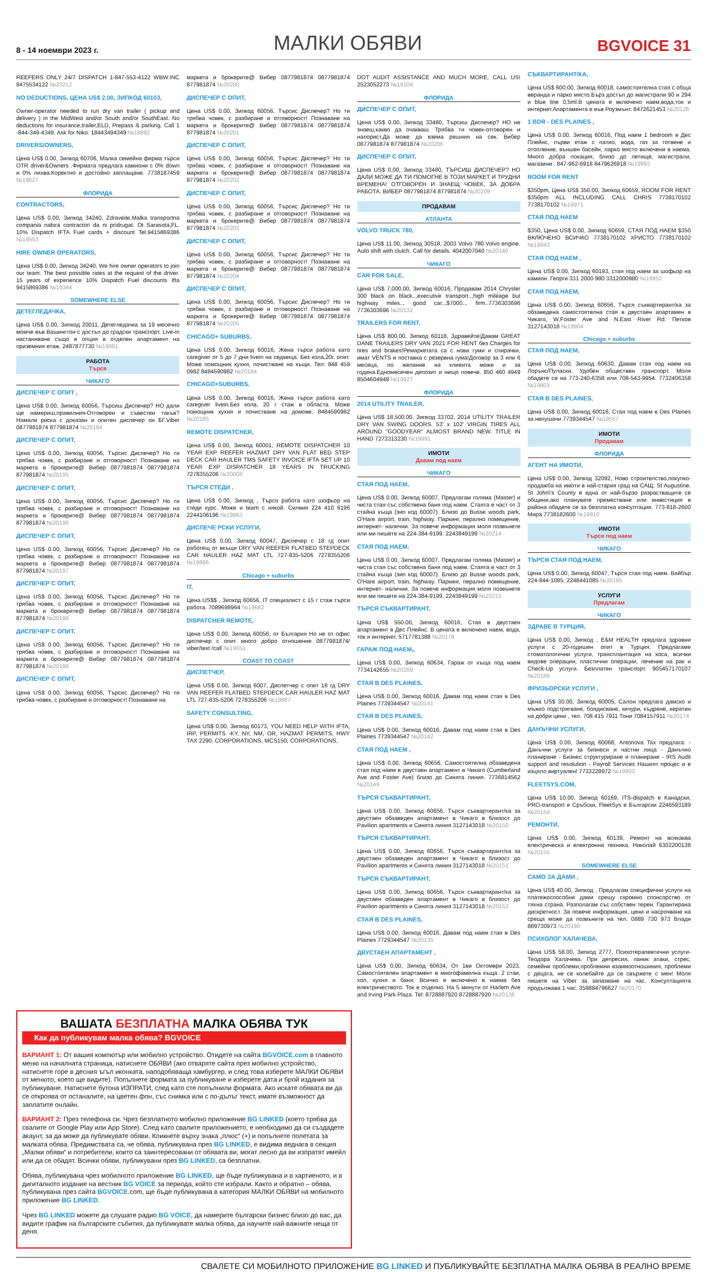8 - 14 ноември 2023 г. МАЛКИ ОБЯВИ BGVOICE 31
REEFERS ONLY 24/7 DISPATCH 1-847-553-4122 WBW.INC 8475534122 №20212
NO DEDUCTIONS, ЦЕНА US$ 2.00, ЗИПКОД 60103,
Owner-operator needed to run dry van trailer ( pickup and delivery ) in the MidWest and/or South and/or SouthEast. No deductions for insurance,trailer,ELD, Prepass & parking. Call 1 -844-349-4349. Ask for Niko. 18443494349 №19892
DRIVERS/OWNERS,
Цена US$ 0.00, Зипкод 60706, Малка семейна фирма търси OTR driver&Owners .Фирмата предлага камиони с 0% down и 0% лихва.Коректно и достойно заплащане. 7738187459 №19627
ФЛОРИДА
CONTRACTORS,
Цена US$ 0.00, Зипкод 34240, Zdraveite.Malka transportna compania nabira contractori da ni pridrugat. Ot Sarasota,FL. 10% Dispatch IFTA Fuel cards + discount Tel.9415869386 №19553
HIRE OWNER OPERATORS,
Цена US$ 0.00, Зипкод 34240, We hire owner operators to join our team. The best possible rates at the request of the driver. 15 years of experience 10% Dispatch Fuel discounts Ifta 9415869386 №19344
SOMEWHERE ELSE
ДЕТЕГЛЕДАЧКА,
Цена US$ 0.00, Зипкод 20011, Детегледачка за 19 месечно момче във Вашингтон с достъп до градски транспорт. Live-in настаняване също е опция в отделен апартамент на приземния етаж. 2487877730 №19881
РАБОТА
Търся
ЧИКАГО
ДИСПЕЧЕР С ОПИТ ,
Цена US$ 0.00, Зипкод 60056, Търсиш Диспечер? НО дали ще намериш,правилния-Отговорен и съвестен такъв? Намали риска с доказан и опитен диспечер он БГ.Viber 0877981874 877981874 №20194
ДИСПЕЧЕР С ОПИТ,
Цена US$ 0.00, Зипкод 60056, Търсис Диспечер? Но ти трябва човек, с разбиране и отговорност! Познаване на маркета и брокерите@ Вибер 0877981874 0877981874 877981874 №20195
ДИСПЕЧЕР С ОПИТ,
Цена US$ 0.00, Зипкод 60056, Търсис Диспечер? Но ти трябва човек, с разбиране и отговорност! Познаване на маркета и брокерите@ Вибер 0877981874 0877981874 877981874 №20196
ДИСПЕЧЕР С ОПИТ,
Цена US$ 0.00, Зипкод 60056, Търсис Диспечер? Но ти трябва човек, с разбиране и отговорност! Познаване на маркета и брокерите@ Вибер 0877981874 0877981874 877981874 №20197
ДИСПЕЧЕР С ОПИТ,
Цена US$ 0.00, Зипкод 60056, Търсис Диспечер? Но ти трябва човек, с разбиране и отговорност! Познаване на маркета и брокерите@ Вибер 0877981874 0877981874 877981874 №20198
ДИСПЕЧЕР С ОПИТ,
Цена US$ 0.00, Зипкод 60056, Търсис Диспечер? Но ти трябва човек, с разбиране и отговорност! Познаване на маркета и брокерите@ Вибер 0877981874 0877981874 877981874 №20199
ДИСПЕЧЕР С ОПИТ,
Цена US$ 0.00, Зипкод 60056, Търсис Диспечер? Но ти трябва човек, с разбиране и отговорност! Познаване на
маркета и брокерите@ Вибер 0877981874 0877981874 877981874 №20200
ДИСПЕЧЕР С ОПИТ,
Цена US$ 0.00, Зипкод 60056, Търсис Диспечер? Но ти трябва човек, с разбиране и отговорност! Познаване на маркета и брокерите@ Вибер 0877981874 0877981874 877981874 №20201
ДИСПЕЧЕР С ОПИТ,
Цена US$ 0.00, Зипкод 60056, Търсис Диспечер? Но ти трябва човек, с разбиране и отговорност! Познаване на маркета и брокерите@ Вибер 0877981874 0877981874 877981874 №20202
ДИСПЕЧЕР С ОПИТ,
Цена US$ 0.00, Зипкод 60056, Търсис Диспечер? Но ти трябва човек, с разбиране и отговорност! Познаване на маркета и брокерите@ Вибер 0877981874 0877981874 877981874 №20203
ДИСПЕЧЕР С ОПИТ,
Цена US$ 0.00, Зипкод 60056, Търсис Диспечер? Но ти трябва човек, с разбиране и отговорност! Познаване на маркета и брокерите@ Вибер 0877981874 0877981874 877981874 №20204
ДИСПЕЧЕР С ОПИТ,
Цена US$ 0.00, Зипкод 60056, Търсис Диспечер? Но ти трябва човек, с разбиране и отговорност! Познаване на маркета и брокерите@ Вибер 0877981874 0877981874 877981874 №20205
CHICAGO+ SUBURBS,
Цена US$ 0.00, Зипкод 60016, Жена търси работа като caregiver от 5 до 7 дни livein на седмица. Без кола,20г. опит. Може помощник кухня, почистване на къщи. Тел: 848 459 0982 8484590982 №20184
CHICAGO+SUBURBS,
Цена US$ 0.00, Зипкод 60016, Жена търси работа като caregiver livein.Без кола, 20 г стаж в областа. Може помощник кухня и почистване на домове. 8484590982 №20185
REMOTE DISPATCHER,
Цена US$ 0.00, Зипкод 60001, REMOTE DISPATCHER 10 YEAR EXP REEFER HAZMAT DRY VAN FLAT BED STEP DECK CAR HAULER TMS SAFETY INVOICE IFTA SET UP 10 YEAR EXP DISPATCHER 18 YEARS IN TRUCKING 7278355206 №20008
ТЪРСЯ СТЕДИ ,
Цена US$ 0.00, Зипкод , Търся работа като шофьор на стеди курс. Може и team с някой. Силвия 224 410 6196 2244106196 №19963
ДИСПЕЧЕ РСКИ УСЛУГИ,
Цена US$ 0.00, Зипкод 60047, Диспечер с 18 гд опит работещ от вкъщи DRY VAN REEFER FLATBED STEPDECK CAR HAULER HAZ MAT LTL 727-835-5206 7278355206 №19886
Chicago + suburbs
IT,
Цена US$$ , Зипкод 60656, IT специалист с 15 г стаж търси работа. 7089698964 №19682
DISPATCHER REMOTE,
Цена US$ 0.00, Зипкод 60056, от България Но не от офис диспечер с опит много добро отношение 0877981874/ viber/text /call №19651
COAST TO COAST
ДИСПЕТЧЕР,
Цена US$ 0.00, Зипкод 6007, Диспетчер с опит 18 гд DRY VAN REEFER FLATBED STEPDECK CAR HAULER HAZ MAT LTL 727-835-5206 7278355206 №19887
SAFETY CONSULTING,
Цена US$ 0.00, Зипкод 60173, YOU NEED HELP WITH IFTA, IRP, PERMITS -KY, NY, NM, OR, HAZMAT PERMITS, HWY TAX 2290, CORPORATIONS, MCS150, CORPORATIONS,
DOT AUDIT ASSISTANCE AND MUCH MORE, CALL US! 2523052273 №19104
ФЛОРИДА
ДИСПЕЧЕР С ОПИТ,
Цена US$ 0.00, Зипкод 33480, Търсиш Диспечер? НО не знаеш,какво да очакваш. Трябва ти човек-отговорен и напорист.Да може да взема решния на сек. Вибер 0877981874 877981874 №20206
ДИСПЕЧЕР С ОПИТ,
Цена US$ 0.00, Зипкод 33480, ТЪРСИШ ДИСПЕЧЕР? НО ДАЛИ МОЖЕ ДА ТИ ПОМОГНЕ В ТОЗИ МАРКЕТ И ТРУДНИ ВРЕМЕНА! ОТГОВОРЕН И ЗНАЕЩ ЧОВЕК, ЗА ДОБРА РАБОТА. ВИБЕР 0877981874 877981874 №20209
ПРОДАВАМ
АТЛАНТА
VOLVO TRUCK 780,
Цена US$ 11.00, Зипкод 30518, 2003 Volvo 780.Volvo engine. Auto shift with clutch. Call for details. 4042007040 №20140
ЧИКАГО
CAR FOR SALE,
Цена US$ 7,000.00, Зипкод 60016, Продавам 2014 Chrysler 300 black on black..,executive transport..,high mileage but highway miles.., good car..,$7000.., firm..7736303696 7736303696 №20132
TRAILERS FOR RENT,
Цена US$ 800.00, Зипкод 60118, Здравейте!Давам GREAT DANE TRAILERS DRY VAN 2021 FOR RENT без Charges for tires and brakes!Ремаркетата са с нови гуми и спирачки, имат VENTS и поставка с резервна гума!Договор за 3 или 6 месеца, по желание на клиента може и за година.Едномесечен депозит и нищо повече. 850 460 4949 8504604949 №19927
ФЛОРИДА
2014 UTILITY TRAILER,
Цена US$ 18,500.00, Зипкод 33702, 2014 UTILITY TRAILER DRY VAN SWING DOORS. 53' x 102' VIRGIN TIRES ALL AROUND "GOODYEAR" ALMOST BRAND NEW. TITLE IN HAND 7273313230 №19991
ИМОТИ
Давам под наем
ЧИКАГО
СТАЯ ПОД НАЕМ,
Цена US$ 0.00, Зипкод 60007, Предлагам голяма (Master) и чиста стая със собствена баня под наем. Стаята е част от 3 стайна къща (зип код 60007). Близо до Busse woods park, O'Hare airport, train, highway. Паркинг, перално помещение, интернет- налични. За повече информация моля позвънете или ми пишете на 224-384-9199. 2243849199 №20214
СТАЯ ПОД НАЕМ,
Цена US$ 0.00, Зипкод 60007, Предлагам голяма (Master) и чиста стая със собствена баня под наем. Стаята е част от 3 стайна къща (зип код 60007). Близо до Busse woods park, O'Hare airport, train, highway. Паркинг, перално помещение, интернет- налични. За повече информация моля позвънете или ми пишете на 224-384-9199. 2243849199 №20215
ТЪРСЯ СЪКВАРТИРАНТ,
Цена US$ 550.00, Зипкод 60016, Стая в двустаен апартамент в Дес Плейнс. В цената е включено наем, вода, ток и интернет. 5717781388 №20178
ГАРАЖ ПОД НАЕМ,,
Цена US$ 0.00, Зипкод 60634, Гараж от къща под наем 7734142655 №20169
СТАЯ В DES PLAINES,
Цена US$ 0.00, Зипкод 60016, Давам под наем стая в Des Plaines 7739344547 №20141
СТАЯ В DES PLAINES,
Цена US$ 0.00, Зипкод 60016, Давам под наем стая в Des Plaines 7739344547 №20142
СТАЯ ПОД НАЕМ ,
Цена US$ 0.00, Зипкод 60656, Самостоятелна обзаведена стая под наем в двустаен апартамент в Чикаго (Cumberland Ave and Foster Ave) близо до Синята линия. 7736814562 №20149
ТЪРСЯ СЪКВАРТИРАНТ,
Цена US$ 0.00, Зипкод 60656, Търся съквартирант/ка за двустаен обзаведен апартамент в Чикаго в близост до Pavilion apartments и Синята линия 3127143018 №20150
ТЪРСЯ СЪКВАРТИРАНТ,
Цена US$ 0.00, Зипкод 60656, Търся съквартирант/ка за двустаен обзаведен апартамент в Чикаго в близост до Pavilion apartments и Синята линия 3127143018 №20151
ТЪРСЯ СЪКВАРТИРАНТ,
Цена US$ 0.00, Зипкод 60656, Търся съквартирант/ка за двустаен обзаведен апартамент в Чикаго в близост до Pavilion apartments и Синята линия 3127143018 №20152
СТАЯ В DES PLAINES,
Цена US$ 0.00, Зипкод 60016, Давам под наем стая в Des Plaines 7729344547 №20135
ДВУСТАЕН АПАРТАМЕНТ ,
Цена US$ 0.00, Зипкод 60634, От 1ви Октомври 2023. Самостоятелен апартамент в многофамилна къща. 2 стаи, хол, кухня и баня. Всичко е включено в наема без електричеството. Ток е отделно. На 5 минути от Harlem Ave and Irving Park Plaza. Tel: 8728887920 8728887920 №20136
СЪКВАРТИРАНТ/КА,
Цена US$ 600.00, Зипкод 60018, самостоятелна стая с обща веранда и парко място.Бърз достъп до магистрали 90 и 294 и blue line 0,5ml.В цената е включено наем,вода,ток и интернет.Апартамента е във Роузмънт. 8472621453 №20126
1 BDR - DES PLAINES ,
Цена US$ 0.00, Зипкод 60016, Под наем 1 bedroom в Дес Плейнс, първи етаж с патио, вода, газ за готвене и отопление, външен басейн, парко място включени в наема. Много добра локация, близо до летище, магистрали, магазини . 847-962-6918 8479626918 №19993
ROOM FOR RENT
$350pm, Цена US$ 350.00, Зипкод 60659, ROOM FOR RENT $350pm ALL INCLUDING CALL CHRIS 7738170102 7738170102 №19971
СТАЯ ПОД НАЕМ
$350, Цена US$ 0.00, Зипкод 60659, СТАЯ ПОД НАЕМ $350 ВКЛЮЧЕНО ВСИЧКО 7738170102 ХРИСТО 7738170102 №19943
СТАЯ ПОД НАЕМ ,
Цена US$ 0.00, Зипкод 60193, стая под наем за шофьор на камион. Георги 331 2000 980 3312000980 №19952
СТАЯ ПОД НАЕМ,
Цена US$ 0.00, Зипкод 60656, Търся съквартирант/ка за обзаведена самостоятелна стая в двустаен апартамен в Чикаго, W.Foster Ave and N.East River Rd. Петков 3127143018 №19904
Chicago + suburbs
СТАЯ ПОД НАЕМ,
Цена US$ 0.00, Зипкод 60630, Давам стая под наем на Лорънс/Пуласки. Удобен обществен транспорт. Моля обадете се на 773-240-6358 или 708-543-9954. 7732406358 №19801
СТАЯ В DES PLAINES,
Цена US$ 0.00, Зипкод 60016, Стая под наем в Des Plaines за непушачи 7739344547 №19557
ИМОТИ
Продавам
ФЛОРИДА
АГЕНТ НА ИМОТИ,
Цена US$ 0.00, Зипкод 32092, Ново строителство,покупко-продажба на имоти в най-стария град на САЩ: St Augustine. St John\'s County е една от най-бързо разрастващите се общини,ако планувате преместване или инвестиция в района обадете се за безплатна консултация. 773-818-2600 Мира 7738182600 №19910
ИМОТИ
Търся под наем
ЧИКАГО
ТЪРСЯ СТАЯ ПОД НАЕМ,
Цена US$ 0.00, Зипкод 60047, Търся стая под наем. Вайбър 224-844-1085. 2248441085 №20165
УСЛУГИ
Предлагам
ЧИКАГО
ЗДРАВЕ В ТУРЦИЯ,
Цена US$ 0.00, Зипкод , E&M HEALTH предлага здравни услуги с 20-годишен опит в Турция. Предлагаме стоматологични услуги, трансплантация на коса, всички видове операции, пластични операции, лечение на рак и Check-Up услуги. Безплатен транспорт. 905457170107 №20186
ФРИЗЬОРСКИ УСЛУГИ ,
Цена US$ 30.00, Зипкод 60005, Салон предлага дамско и мъжко подстригване, боядисване, кичури, къдрене, кератин на добри цени , тел. 708 415 7911 Тони 7084157911 №20174
ДАНЪЧНИ УСЛУГИ,
Цена US$ 0.00, Зипкод 60068, Antonova Tax предлага: - Данъчни услуги за бизнеси и частни лица - Данъчно планиране - Бизнес структуриране и планиране - IRS Audit support and resolution - Payroll Services Нашият процес и е изцяло виртуален! 7733228972 №19903
FLEETSYS.COM,
Цена US$ 10.00, Зипкод 60169, ITS-dispatch е Канадски, PRO-transport е Сръбски, FleetSys е Български 2246593189 №20154
РЕМОНТИ,
Цена US$ 0.00, Зипкод 60139, Ремонт на всякаква електрическа и електронна техника. Николай 6302200138 №20155
SOMEWHERE ELSE
САМО ЗА ДАМИ ,
Цена US$ 40.00, Зипкод , Предлагам специфични услуги на платежоспособни дами срещу скромно спонсорство от тяхна страна. Разполагам със собствен терен. Гарантирана дискретност. За повече информация, цени и насрочване на среща може да позвъните на тел. 0889 730 973 Влади 889730973 №20190
ПСИХОЛОГ ХАЛАЧЕВА,
Цена US$ 58.00, Зипкод 2777, Психотерапевтични услуги- Теодора Халачева. При депресия, паник атаки, стрес, семейни проблеми,проблемни взаимоотношиния, проблеми с децата, не се колебайте да се свържете с мен! Моля пишете на Viber за запазване на час. Консултацията продължава 1 час. 359884796627 №20170
ВАШАТА БЕЗПЛАТНА МАЛКА ОБЯВА ТУК
Как да публикувам малка обява? BGVOICE
ВАРИАНТ 1: От вашия компютър или мобилно устройство. Отидете на сайта BGVOICE.com в главното меню на началната страница, натиснете ОБЯВИ (ако отваряте сайта през мобилно устройство, натиснете горе в десния ъгъл иконката, наподобяваща хамбургер, и след това изберете МАЛКИ ОБЯВИ от менюто, което ще видите). Попълнете формата за публикуване и изберете дата и брой издания за публикуване. Натиснете бутона ИЗПРАТИ, след като сте попълнили формата. Ако искате обявата ви да се откроява от останалите, на цветен фон, със снимка или с по-дълъг текст, имате възможност да заплатите онлайн.
ВАРИАНТ 2: През телефона си. Чрез безплатното мобилно приложение BG LINKED (което трябва да свалите от Google Play или App Store). След като свалите приложението, е необходимо да си създадете акаунт, за да може да публикувате обяви. Кликнете върху знака „плюс“ (+) и попълнете полетата за малката обява. Предимствата са, че обява, публикувана през BG LINKED, е видима веднага в секция „Малки обяви“ и потребители, които са заинтересовани от обявата ви, могат лесно да ви изпратят имейл или да се обадят. Всички обяви, публикувани през BG LINKED, са безплатни.
Обява, публикувана чрез мобилното приложение BG LINKED, ще бъде публикувана и в хартиеното, и в дигиталното издание на вестник BG VOICE за периода, който сте избрали. Както и обратно – обява, публикувана през сайта BGVOICE.com, ще бъде публикувана в категория МАЛКИ ОБЯВИ на мобилното приложение BG LINKED.
Чрез BG LINKED можете да слушате радио BG VOICE, да намерите български бизнес близо до вас, да видите график на българските събития, да публикувате малка обява, да научите най-важните неща от деня.
СВАЛЕТЕ СИ МОБИЛНОТО ПРИЛОЖЕНИЕ BG LINKED И ПУБЛИКУВАЙТЕ БЕЗПЛАТНА МАЛКА ОБЯВА В РЕАЛНО ВРЕМЕ